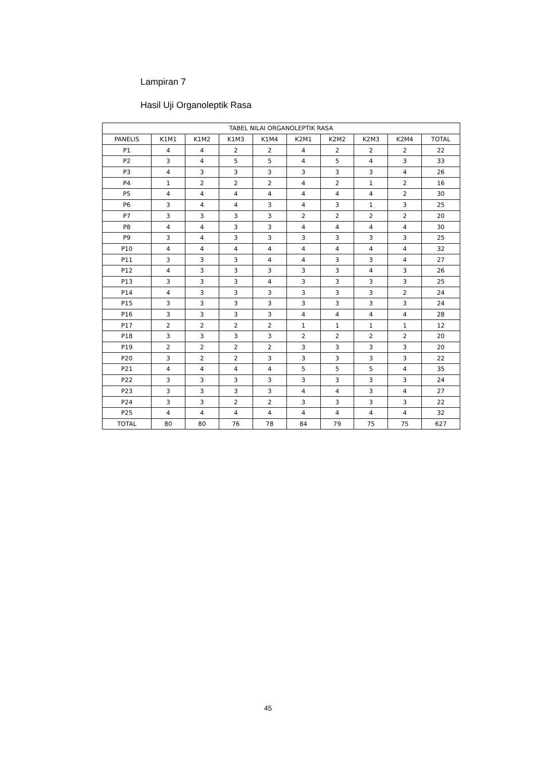Lampiran 7
Hasil Uji Organoleptik Rasa
| TABEL NILAI ORGANOLEPTIK RASA | | | | | | | | | |
| --- | --- | --- | --- | --- | --- | --- | --- | --- | --- |
| PANELIS | K1M1 | K1M2 | K1M3 | K1M4 | K2M1 | K2M2 | K2M3 | K2M4 | TOTAL |
| P1 | 4 | 4 | 2 | 2 | 4 | 2 | 2 | 2 | 22 |
| P2 | 3 | 4 | 5 | 5 | 4 | 5 | 4 | 3 | 33 |
| P3 | 4 | 3 | 3 | 3 | 3 | 3 | 3 | 4 | 26 |
| P4 | 1 | 2 | 2 | 2 | 4 | 2 | 1 | 2 | 16 |
| P5 | 4 | 4 | 4 | 4 | 4 | 4 | 4 | 2 | 30 |
| P6 | 3 | 4 | 4 | 3 | 4 | 3 | 1 | 3 | 25 |
| P7 | 3 | 3 | 3 | 3 | 2 | 2 | 2 | 2 | 20 |
| P8 | 4 | 4 | 3 | 3 | 4 | 4 | 4 | 4 | 30 |
| P9 | 3 | 4 | 3 | 3 | 3 | 3 | 3 | 3 | 25 |
| P10 | 4 | 4 | 4 | 4 | 4 | 4 | 4 | 4 | 32 |
| P11 | 3 | 3 | 3 | 4 | 4 | 3 | 3 | 4 | 27 |
| P12 | 4 | 3 | 3 | 3 | 3 | 3 | 4 | 3 | 26 |
| P13 | 3 | 3 | 3 | 4 | 3 | 3 | 3 | 3 | 25 |
| P14 | 4 | 3 | 3 | 3 | 3 | 3 | 3 | 2 | 24 |
| P15 | 3 | 3 | 3 | 3 | 3 | 3 | 3 | 3 | 24 |
| P16 | 3 | 3 | 3 | 3 | 4 | 4 | 4 | 4 | 28 |
| P17 | 2 | 2 | 2 | 2 | 1 | 1 | 1 | 1 | 12 |
| P18 | 3 | 3 | 3 | 3 | 2 | 2 | 2 | 2 | 20 |
| P19 | 2 | 2 | 2 | 2 | 3 | 3 | 3 | 3 | 20 |
| P20 | 3 | 2 | 2 | 3 | 3 | 3 | 3 | 3 | 22 |
| P21 | 4 | 4 | 4 | 4 | 5 | 5 | 5 | 4 | 35 |
| P22 | 3 | 3 | 3 | 3 | 3 | 3 | 3 | 3 | 24 |
| P23 | 3 | 3 | 3 | 3 | 4 | 4 | 3 | 4 | 27 |
| P24 | 3 | 3 | 2 | 2 | 3 | 3 | 3 | 3 | 22 |
| P25 | 4 | 4 | 4 | 4 | 4 | 4 | 4 | 4 | 32 |
| TOTAL | 80 | 80 | 76 | 78 | 84 | 79 | 75 | 75 | 627 |
45